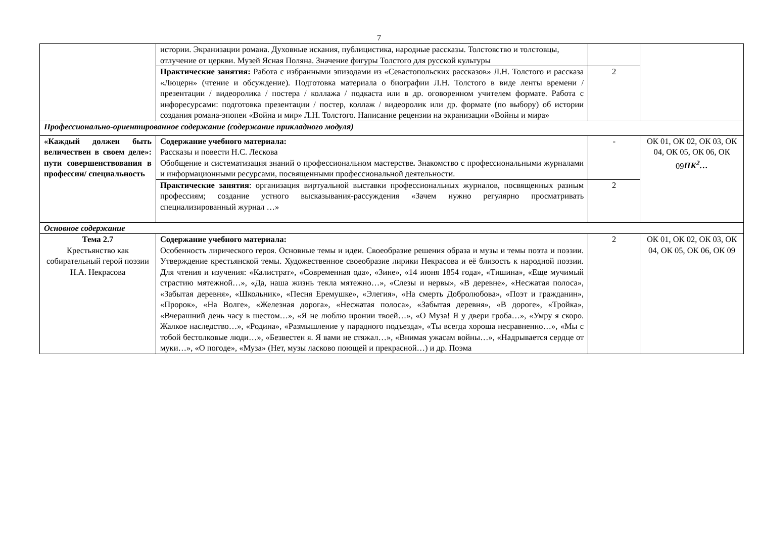7
| | истории. Экранизации романа. Духовные искания, публицистика, народные рассказы. Толстовство и толстовцы, отлучение от церкви. Музей Ясная Поляна. Значение фигуры Толстого для русской культуры | | |
| | Практические занятия: Работа с избранными эпизодами из «Севастопольских рассказов» Л.Н. Толстого и рассказа «Люцерн» (чтение и обсуждение). Подготовка материала о биографии Л.Н. Толстого в виде ленты времени / презентации / видеоролика / постера / коллажа / подкаста или в др. оговоренном учителем формате. Работа с инфоресурсами: подготовка презентации / постер, коллаж / видеоролик или др. формате (по выбору) об истории создания романа-эпопеи «Война и мир» Л.Н. Толстого. Написание рецензии на экранизации «Войны и мира» | 2 | |
| Профессионально-ориентированное содержание (содержание прикладного модуля) | | | |
| «Каждый должен быть величествен в своем деле»: пути совершенствования в профессии/ специальность | Содержание учебного материала: Рассказы и повести Н.С. Лескова Обобщение и систематизация знаний о профессиональном мастерстве . Знакомство с профессиональными журналами и информационными ресурсами, посвященными профессиональной деятельности. | - | ОК 01, ОК 02, ОК 03, ОК 04, ОК 05, ОК 06, ОК 09 ПК<sup>2</sup>… |
| | Практические занятия : организация виртуальной выставки профессиональных журналов, посвященных разным профессиям; создание устного высказывания-рассуждения «Зачем нужно регулярно просматривать специализированный журнал …» | 2 | |
| Основное содержание | | | |
| Тема 2.7 Крестьянство как собирательный герой поэзии Н.А. Некрасова | Содержание учебного материала: Особенность лирического героя. Основные темы и идеи. Своеобразие решения образа и музы и темы поэта и поэзии. Утверждение крестьянской темы. Художественное своеобразие лирики Некрасова и её близость к народной поэзии. Для чтения и изучения: «Калистрат», «Современная ода», «Зине», «14 июня 1854 года», «Тишина», «Еще мучимый страстию мятежной…», «Да, наша жизнь текла мятежно…», «Слезы и нервы», «В деревне», «Несжатая полоса», «Забытая деревня», «Школьник», «Песня Еремушке», «Элегия», «На смерть Добролюбова», «Поэт и гражданин», «Пророк», «На Волге», «Железная дорога», «Несжатая полоса», «Забытая деревня», «В дороге», «Тройка», «Вчерашний день часу в шестом…», «Я не люблю иронии твоей…», «О Муза! Я у двери гроба…», «Умру я скоро. Жалкое наследство…», «Родина», «Размышление у парадного подъезда», «Ты всегда хороша несравненно…», «Мы с тобой бестолковые люди…», «Безвестен я. Я вами не стяжал…», «Внимая ужасам войны…», «Надрывается сердце от муки…», «О погоде», «Муза» (Нет, музы ласково поющей и прекрасной…) и др. Поэма | 2 | ОК 01, ОК 02, ОК 03, ОК 04, ОК 05, ОК 06, ОК 09 |